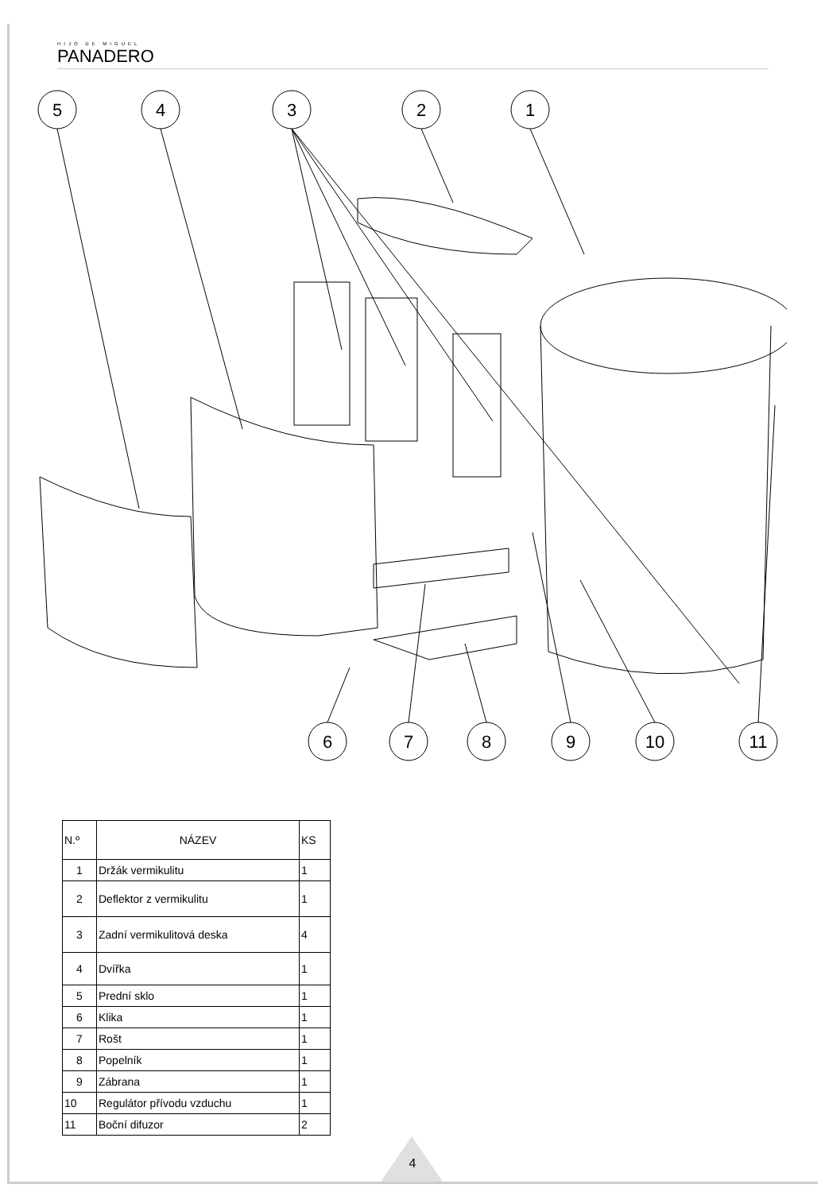HIJO DE MIGUEL
PANADERO
5
4
3
2
1
6
7
8
9
10
11
| N.º | NÁZEV | KS |
| --- | --- | --- |
| 1 | Držák vermikulitu | 1 |
| 2 | Deflektor z vermikulitu | 1 |
| 3 | Zadní vermikulitová deska | 4 |
| 4 | Dvířka | 1 |
| 5 | Prední sklo | 1 |
| 6 | Klika | 1 |
| 7 | Rošt | 1 |
| 8 | Popelník | 1 |
| 9 | Zábrana | 1 |
| 10 | Regulátor přívodu vzduchu | 1 |
| 11 | Boční difuzor | 2 |
4